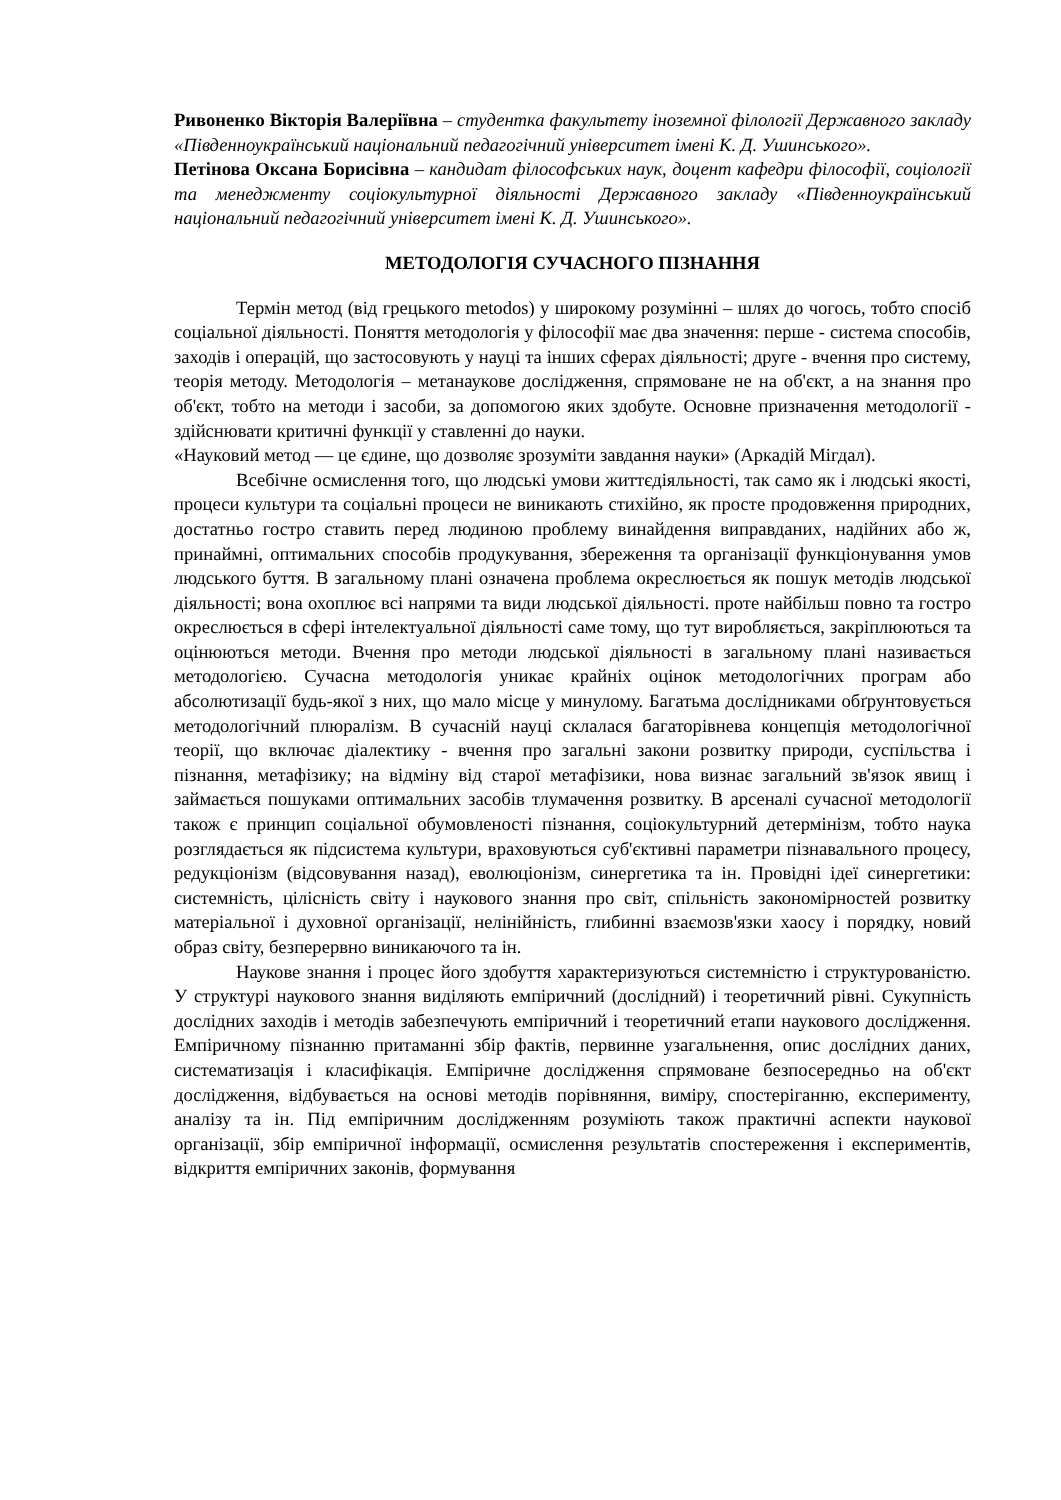Ривоненко Вікторія Валеріївна – студентка факультету іноземної філології Державного закладу «Південноукраїнський національний педагогічний університет імені К. Д. Ушинського».
Петінова Оксана Борисівна – кандидат філософських наук, доцент кафедри філософії, соціології та менеджменту соціокультурної діяльності Державного закладу «Південноукраїнський національний педагогічний університет імені К. Д. Ушинського».
МЕТОДОЛОГІЯ СУЧАСНОГО ПІЗНАННЯ
Термін метод (від грецького metodos) у широкому розумінні – шлях до чогось, тобто спосіб соціальної діяльності. Поняття методологія у філософії має два значення: перше - система способів, заходів і операцій, що застосовують у науці та інших сферах діяльності; друге - вчення про систему, теорія методу. Методологія – метанаукове дослідження, спрямоване не на об'єкт, а на знання про об'єкт, тобто на методи і засоби, за допомогою яких здобуте. Основне призначення методології - здійснювати критичні функції у ставленні до науки.
«Науковий метод — це єдине, що дозволяє зрозуміти завдання науки» (Аркадій Мігдал).
Всебічне осмислення того, що людські умови життєдіяльності, так само як і людські якості, процеси культури та соціальні процеси не виникають стихійно, як просте продовження природних, достатньо гостро ставить перед людиною проблему винайдення виправданих, надійних або ж, принаймні, оптимальних способів продукування, збереження та організації функціонування умов людського буття. В загальному плані означена проблема окреслюється як пошук методів людської діяльності; вона охоплює всі напрями та види людської діяльності. проте найбільш повно та гостро окреслюється в сфері інтелектуальної діяльності саме тому, що тут виробляється, закріплюються та оцінюються методи. Вчення про методи людської діяльності в загальному плані називається методологією. Сучасна методологія уникає крайніх оцінок методологічних програм або абсолютизації будь-якої з них, що мало місце у минулому. Багатьма дослідниками обґрунтовується методологічний плюралізм. В сучасній науці склалася багаторівнева концепція методологічної теорії, що включає діалектику - вчення про загальні закони розвитку природи, суспільства і пізнання, метафізику; на відміну від старої метафізики, нова визнає загальний зв'язок явищ і займається пошуками оптимальних засобів тлумачення розвитку. В арсеналі сучасної методології також є принцип соціальної обумовленості пізнання, соціокультурний детермінізм, тобто наука розглядається як підсистема культури, враховуються суб'єктивні параметри пізнавального процесу, редукціонізм (відсовування назад), еволюціонізм, синергетика та ін. Провідні ідеї синергетики: системність, цілісність світу і наукового знання про світ, спільність закономірностей розвитку матеріальної і духовної організації, нелінійність, глибинні взаємозв'язки хаосу і порядку, новий образ світу, безперервно виникаючого та ін.
Наукове знання і процес його здобуття характеризуються системністю і структурованістю. У структурі наукового знання виділяють емпіричний (дослідний) і теоретичний рівні. Сукупність дослідних заходів і методів забезпечують емпіричний і теоретичний етапи наукового дослідження. Емпіричному пізнанню притаманні збір фактів, первинне узагальнення, опис дослідних даних, систематизація і класифікація. Емпіричне дослідження спрямоване безпосередньо на об'єкт дослідження, відбувається на основі методів порівняння, виміру, спостеріганню, експерименту, аналізу та ін. Під емпіричним дослідженням розуміють також практичні аспекти наукової організації, збір емпіричної інформації, осмислення результатів спостереження і експериментів, відкриття емпіричних законів, формування